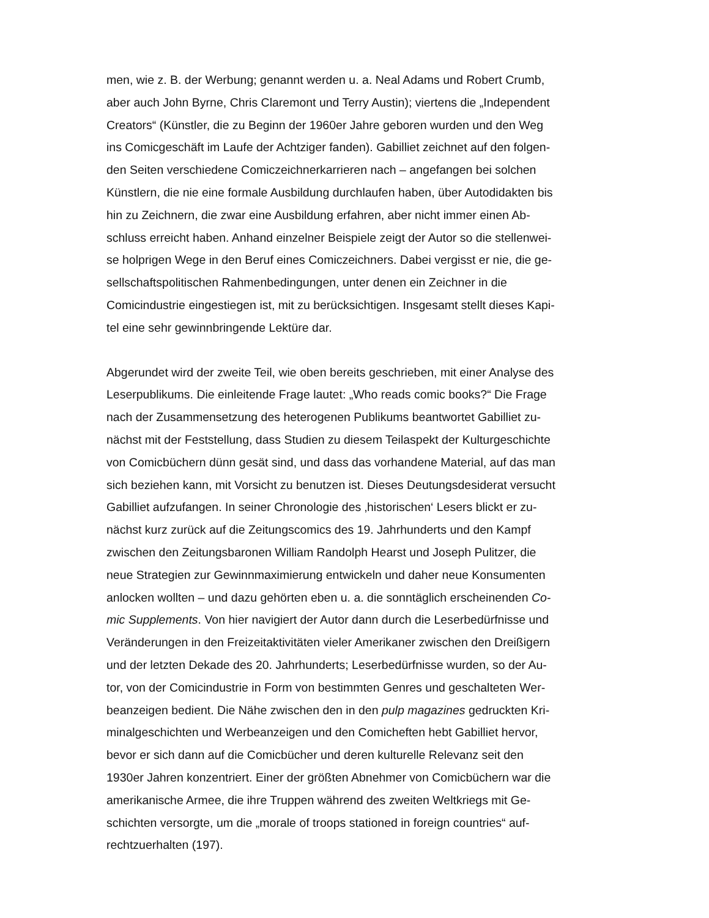men, wie z. B. der Werbung; genannt werden u. a. Neal Adams und Robert Crumb,
aber auch John Byrne, Chris Claremont und Terry Austin); viertens die „Independent
Creators“ (Künstler, die zu Beginn der 1960er Jahre geboren wurden und den Weg
ins Comicgeschäft im Laufe der Achtziger fanden). Gabilliet zeichnet auf den folgen-
den Seiten verschiedene Comiczeichnerkarrieren nach – angefangen bei solchen
Künstlern, die nie eine formale Ausbildung durchlaufen haben, über Autodidakten bis
hin zu Zeichnern, die zwar eine Ausbildung erfahren, aber nicht immer einen Ab-
schluss erreicht haben. Anhand einzelner Beispiele zeigt der Autor so die stellenwei-
se holprigen Wege in den Beruf eines Comiczeichners. Dabei vergisst er nie, die ge-
sellschaftspolitischen Rahmenbedingungen, unter denen ein Zeichner in die
Comicindustrie eingestiegen ist, mit zu berücksichtigen. Insgesamt stellt dieses Kapi-
tel eine sehr gewinnbringende Lektüre dar.
Abgerundet wird der zweite Teil, wie oben bereits geschrieben, mit einer Analyse des
Leserpublikums. Die einleitende Frage lautet: „Who reads comic books?“ Die Frage
nach der Zusammensetzung des heterogenen Publikums beantwortet Gabilliet zu-
nächst mit der Feststellung, dass Studien zu diesem Teilaspekt der Kulturgeschichte
von Comicbüchern dünn gesät sind, und dass das vorhandene Material, auf das man
sich beziehen kann, mit Vorsicht zu benutzen ist. Dieses Deutungsdesiderat versucht
Gabilliet aufzufangen. In seiner Chronologie des ‚historischen‘ Lesers blickt er zu-
nächst kurz zurück auf die Zeitungscomics des 19. Jahrhunderts und den Kampf
zwischen den Zeitungsbaronen William Randolph Hearst und Joseph Pulitzer, die
neue Strategien zur Gewinnmaximierung entwickeln und daher neue Konsumenten
anlocken wollten – und dazu gehörten eben u. a. die sonntäglich erscheinenden Co-
mic Supplements. Von hier navigiert der Autor dann durch die Leserbedürfnisse und
Veränderungen in den Freizeitaktivitäten vieler Amerikaner zwischen den Dreißigern
und der letzten Dekade des 20. Jahrhunderts; Leserbedürfnisse wurden, so der Au-
tor, von der Comicindustrie in Form von bestimmten Genres und geschalteten Wer-
beanzeigen bedient. Die Nähe zwischen den in den pulp magazines gedruckten Kri-
minalgeschichten und Werbeanzeigen und den Comicheften hebt Gabilliet hervor,
bevor er sich dann auf die Comicbücher und deren kulturelle Relevanz seit den
1930er Jahren konzentriert. Einer der größten Abnehmer von Comicbüchern war die
amerikanische Armee, die ihre Truppen während des zweiten Weltkriegs mit Ge-
schichten versorgte, um die „morale of troops stationed in foreign countries“ auf-
rechtzuerhalten (197).